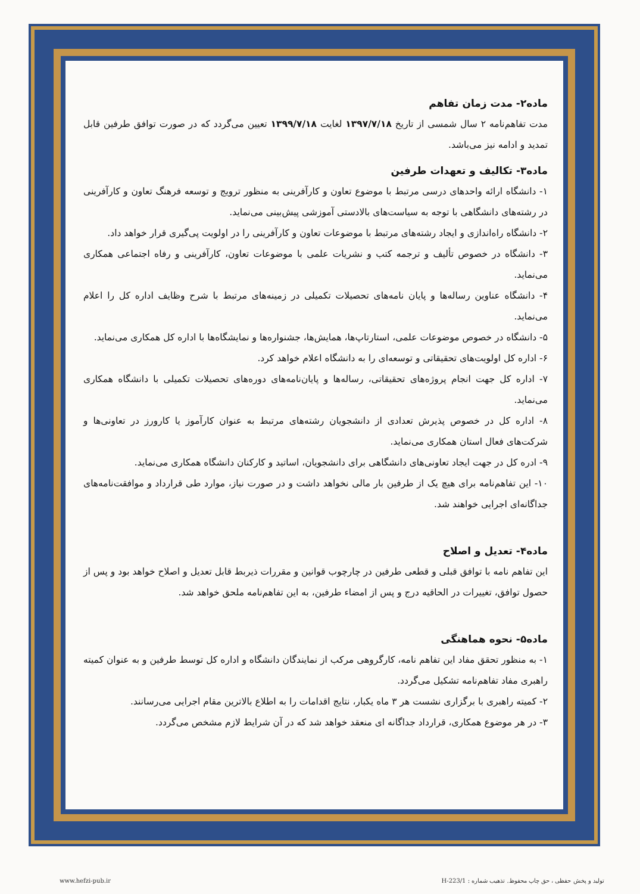ماده۲- مدت زمان تفاهم
مدت تفاهم‌نامه ۲ سال شمسی از تاریخ ۱۳۹۷/۷/۱۸ لغایت ۱۳۹۹/۷/۱۸ تعیین می‌گردد که در صورت توافق طرفین قابل تمدید و ادامه نیز می‌باشد.
ماده۳- تکالیف و تعهدات طرفین
۱- دانشگاه ارائه واحدهای درسی مرتبط با موضوع تعاون و کارآفرینی به منظور ترویج و توسعه فرهنگ تعاون و کارآفرینی در رشته‌های دانشگاهی با توجه به سیاست‌های بالادستی آموزشی پیش‌بینی می‌نماید.
۲- دانشگاه راه‌اندازی و ایجاد رشته‌های مرتبط با موضوعات تعاون و کارآفرینی را در اولویت پی‌گیری قرار خواهد داد.
۳- دانشگاه در خصوص تألیف و ترجمه کتب و نشریات علمی با موضوعات تعاون، کارآفرینی و رفاه اجتماعی همکاری می‌نماید.
۴- دانشگاه عناوین رساله‌ها و پایان نامه‌های تحصیلات تکمیلی در زمینه‌های مرتبط با شرح وظایف اداره کل را اعلام می‌نماید.
۵- دانشگاه در خصوص موضوعات علمی، استارتاپ‌ها، همایش‌ها، جشنواره‌ها و نمایشگاه‌ها با اداره کل همکاری می‌نماید.
۶- اداره کل اولویت‌های تحقیقاتی و توسعه‌ای را به دانشگاه اعلام خواهد کرد.
۷- اداره کل جهت انجام پروژه‌های تحقیقاتی، رساله‌ها و پایان‌نامه‌های دوره‌های تحصیلات تکمیلی با دانشگاه همکاری می‌نماید.
۸- اداره کل در خصوص پذیرش تعدادی از دانشجویان رشته‌های مرتبط به عنوان کارآموز یا کارورز در تعاونی‌ها و شرکت‌های فعال استان همکاری می‌نماید.
۹- ادره کل در جهت ایجاد تعاونی‌های دانشگاهی برای دانشجویان، اساتید و کارکنان دانشگاه همکاری می‌نماید.
۱۰- این تفاهم‌نامه برای هیچ یک از طرفین بار مالی نخواهد داشت و در صورت نیاز، موارد طی قرارداد و موافقت‌نامه‌های جداگانه‌ای اجرایی خواهند شد.
ماده۴- تعدیل و اصلاح
این تفاهم نامه با توافق قبلی و قطعی طرفین در چارچوب قوانین و مقررات ذیربط قابل تعدیل و اصلاح خواهد بود و پس از حصول توافق، تغییرات در الحاقیه درج و پس از امضاء طرفین، به این تفاهم‌نامه ملحق خواهد شد.
ماده۵- نحوه هماهنگی
۱- به منظور تحقق مفاد این تفاهم نامه، کارگروهی مرکب از نمایندگان دانشگاه و اداره کل توسط طرفین و به عنوان کمیته راهبری مفاد تفاهم‌نامه تشکیل می‌گردد.
۲- کمیته راهبری با برگزاری نشست هر ۳ ماه یکبار، نتایج اقدامات را به اطلاع بالاترین مقام اجرایی می‌رسانند.
۳- در هر موضوع همکاری، قرارداد جداگانه ای منعقد خواهد شد که در آن شرایط لازم مشخص می‌گردد.
www.hefzi-pub.ir
تولید و پخش حفظی ، حق چاپ محفوظ. تذهیب شماره : H-223/1